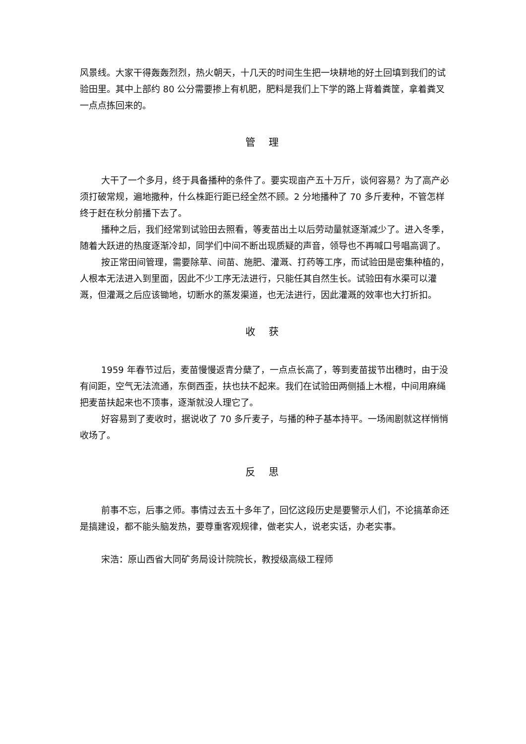风景线。大家干得轰轰烈烈，热火朝天，十几天的时间生生把一块耕地的好土回填到我们的试验田里。其中上部约 80 公分需要掺上有机肥，肥料是我们上下学的路上背着粪筐，拿着粪叉一点点拣回来的。
管 理
大干了一个多月，终于具备播种的条件了。要实现亩产五十万斤，谈何容易？为了高产必须打破常规，遍地撒种，什么株距行距已经全然不顾。2 分地播种了 70 多斤麦种，不管怎样终于赶在秋分前播下去了。
播种之后，我们经常到试验田去照看，等麦苗出土以后劳动量就逐渐减少了。进入冬季，随着大跃进的热度逐渐冷却，同学们中间不断出现质疑的声音，领导也不再喊口号唱高调了。
按正常田间管理，需要除草、间苗、施肥、灌溉、打药等工序，而试验田是密集种植的，人根本无法进入到里面，因此不少工序无法进行，只能任其自然生长。试验田有水渠可以灌溉，但灌溉之后应该锄地，切断水的蒸发渠道，也无法进行，因此灌溉的效率也大打折扣。
收 获
1959 年春节过后，麦苗慢慢返青分蘖了，一点点长高了，等到麦苗拔节出穗时，由于没有间距，空气无法流通，东倒西歪，扶也扶不起来。我们在试验田两侧插上木棍，中间用麻绳把麦苗扶起来也不顶事，逐渐就没人理它了。
好容易到了麦收时，据说收了 70 多斤麦子，与播的种子基本持平。一场闹剧就这样悄悄收场了。
反 思
前事不忘，后事之师。事情过去五十多年了，回忆这段历史是要警示人们，不论搞革命还是搞建设，都不能头脑发热，要尊重客观规律，做老实人，说老实话，办老实事。
宋浩：原山西省大同矿务局设计院院长，教授级高级工程师